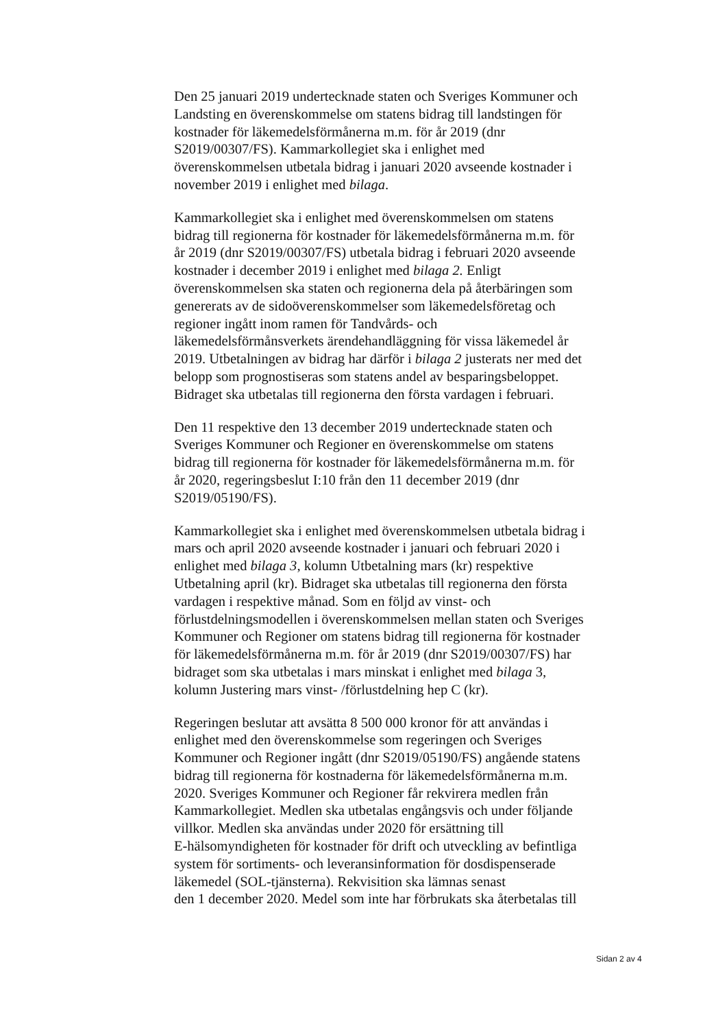Den 25 januari 2019 undertecknade staten och Sveriges Kommuner och
Landsting en överenskommelse om statens bidrag till landstingen för
kostnader för läkemedelsförmånerna m.m. för år 2019 (dnr
S2019/00307/FS). Kammarkollegiet ska i enlighet med
överenskommelsen utbetala bidrag i januari 2020 avseende kostnader i
november 2019 i enlighet med bilaga.
Kammarkollegiet ska i enlighet med överenskommelsen om statens
bidrag till regionerna för kostnader för läkemedelsförmånerna m.m. för
år 2019 (dnr S2019/00307/FS) utbetala bidrag i februari 2020 avseende
kostnader i december 2019 i enlighet med bilaga 2. Enligt
överenskommelsen ska staten och regionerna dela på återbäringen som
genererats av de sidoöverenskommelser som läkemedelsföretag och
regioner ingått inom ramen för Tandvårds- och
läkemedelsförmånsverkets ärendehandläggning för vissa läkemedel år
2019. Utbetalningen av bidrag har därför i bilaga 2 justerats ner med det
belopp som prognostiseras som statens andel av besparingsbeloppet.
Bidraget ska utbetalas till regionerna den första vardagen i februari.
Den 11 respektive den 13 december 2019 undertecknade staten och
Sveriges Kommuner och Regioner en överenskommelse om statens
bidrag till regionerna för kostnader för läkemedelsförmånerna m.m. för
år 2020, regeringsbeslut I:10 från den 11 december 2019 (dnr
S2019/05190/FS).
Kammarkollegiet ska i enlighet med överenskommelsen utbetala bidrag i
mars och april 2020 avseende kostnader i januari och februari 2020 i
enlighet med bilaga 3, kolumn Utbetalning mars (kr) respektive
Utbetalning april (kr). Bidraget ska utbetalas till regionerna den första
vardagen i respektive månad. Som en följd av vinst- och
förlustdelningsmodellen i överenskommelsen mellan staten och Sveriges
Kommuner och Regioner om statens bidrag till regionerna för kostnader
för läkemedelsförmånerna m.m. för år 2019 (dnr S2019/00307/FS) har
bidraget som ska utbetalas i mars minskat i enlighet med bilaga 3,
kolumn Justering mars vinst- /förlustdelning hep C (kr).
Regeringen beslutar att avsätta 8 500 000 kronor för att användas i
enlighet med den överenskommelse som regeringen och Sveriges
Kommuner och Regioner ingått (dnr S2019/05190/FS) angående statens
bidrag till regionerna för kostnaderna för läkemedelsförmånerna m.m.
2020. Sveriges Kommuner och Regioner får rekvirera medlen från
Kammarkollegiet. Medlen ska utbetalas engångsvis och under följande
villkor. Medlen ska användas under 2020 för ersättning till
E-hälsomyndigheten för kostnader för drift och utveckling av befintliga
system för sortiments- och leveransinformation för dosdispenserade
läkemedel (SOL-tjänsterna). Rekvisition ska lämnas senast
den 1 december 2020. Medel som inte har förbrukats ska återbetalas till
Sidan 2 av 4